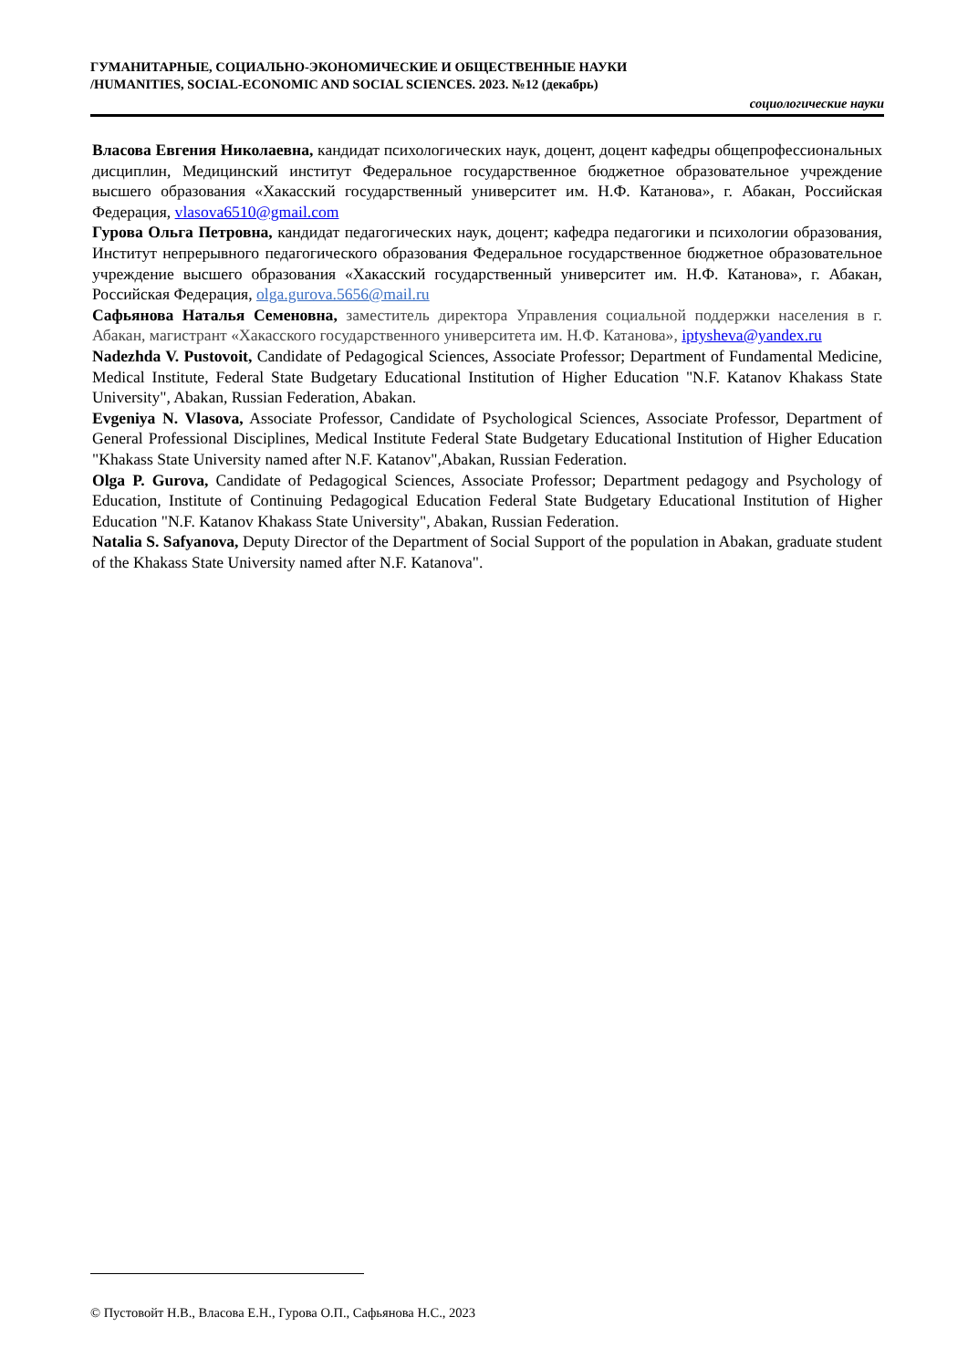ГУМАНИТАРНЫЕ, СОЦИАЛЬНО-ЭКОНОМИЧЕСКИЕ И ОБЩЕСТВЕННЫЕ НАУКИ
/HUMANITIES, SOCIAL-ECONOMIC AND SOCIAL SCIENCES. 2023. №12 (декабрь)
социологические науки
Власова Евгения Николаевна, кандидат психологических наук, доцент, доцент кафедры общепрофессиональных дисциплин, Медицинский институт Федеральное государственное бюджетное образовательное учреждение высшего образования «Хакасский государственный университет им. Н.Ф. Катанова», г. Абакан, Российская Федерация, vlasova6510@gmail.com
Гурова Ольга Петровна, кандидат педагогических наук, доцент; кафедра педагогики и психологии образования, Институт непрерывного педагогического образования Федеральное государственное бюджетное образовательное учреждение высшего образования «Хакасский государственный университет им. Н.Ф. Катанова», г. Абакан, Российская Федерация, olga.gurova.5656@mail.ru
Сафьянова Наталья Семеновна, заместитель директора Управления социальной поддержки населения в г. Абакан, магистрант «Хакасского государственного университета им. Н.Ф. Катанова», iptysheva@yandex.ru
Nadezhda V. Pustovoit, Candidate of Pedagogical Sciences, Associate Professor; Department of Fundamental Medicine, Medical Institute, Federal State Budgetary Educational Institution of Higher Education "N.F. Katanov Khakass State University", Abakan, Russian Federation, Abakan.
Evgeniya N. Vlasova, Associate Professor, Candidate of Psychological Sciences, Associate Professor, Department of General Professional Disciplines, Medical Institute Federal State Budgetary Educational Institution of Higher Education "Khakass State University named after N.F. Katanov",Abakan, Russian Federation.
Olga P. Gurova, Candidate of Pedagogical Sciences, Associate Professor; Department pedagogy and Psychology of Education, Institute of Continuing Pedagogical Education Federal State Budgetary Educational Institution of Higher Education "N.F. Katanov Khakass State University", Abakan, Russian Federation.
Natalia S. Safyanova, Deputy Director of the Department of Social Support of the population in Abakan, graduate student of the Khakass State University named after N.F. Katanova".
© Пустовойт Н.В., Власова Е.Н., Гурова О.П., Сафьянова Н.С., 2023